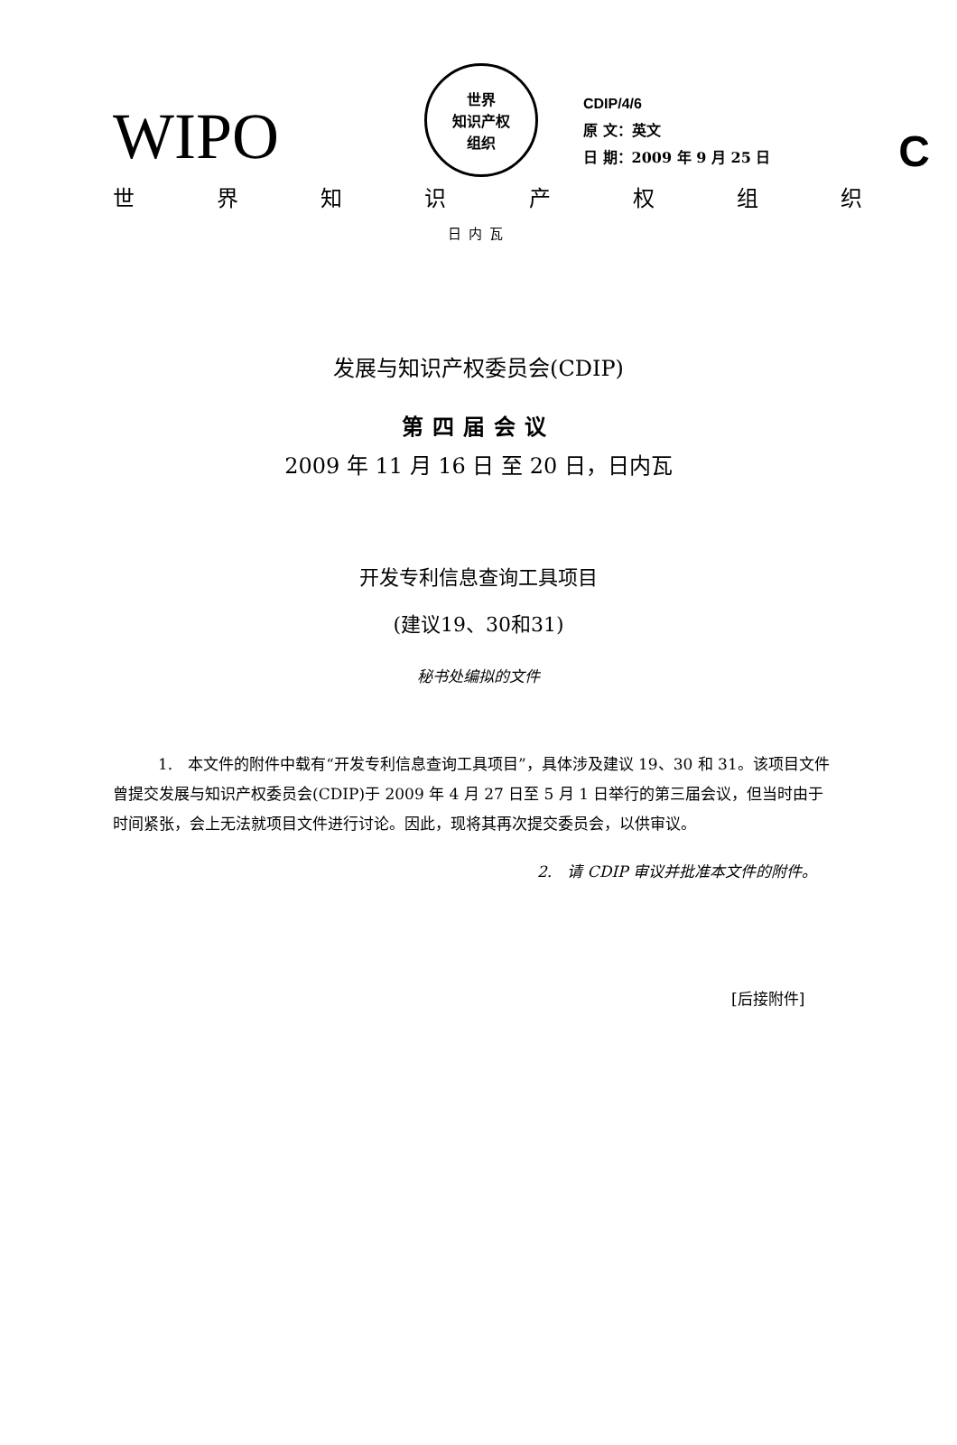C
WIPO
世界
知识产权
组织
CDIP/4/6
原 文：英文
日 期：2009 年 9 月 25 日
世 界 知 识 产 权 组 织
日内瓦
发展与知识产权委员会(CDIP)
第四届会议
2009 年 11 月 16 日 至 20 日，日内瓦
开发专利信息查询工具项目
(建议19、30和31)
秘书处编拟的文件
1.　本文件的附件中载有“开发专利信息查询工具项目”，具体涉及建议 19、30 和 31。该项目文件曾提交发展与知识产权委员会(CDIP)于 2009 年 4 月 27 日至 5 月 1 日举行的第三届会议，但当时由于时间紧张，会上无法就项目文件进行讨论。因此，现将其再次提交委员会，以供审议。
2.　请 CDIP 审议并批准本文件的附件。
[后接附件]